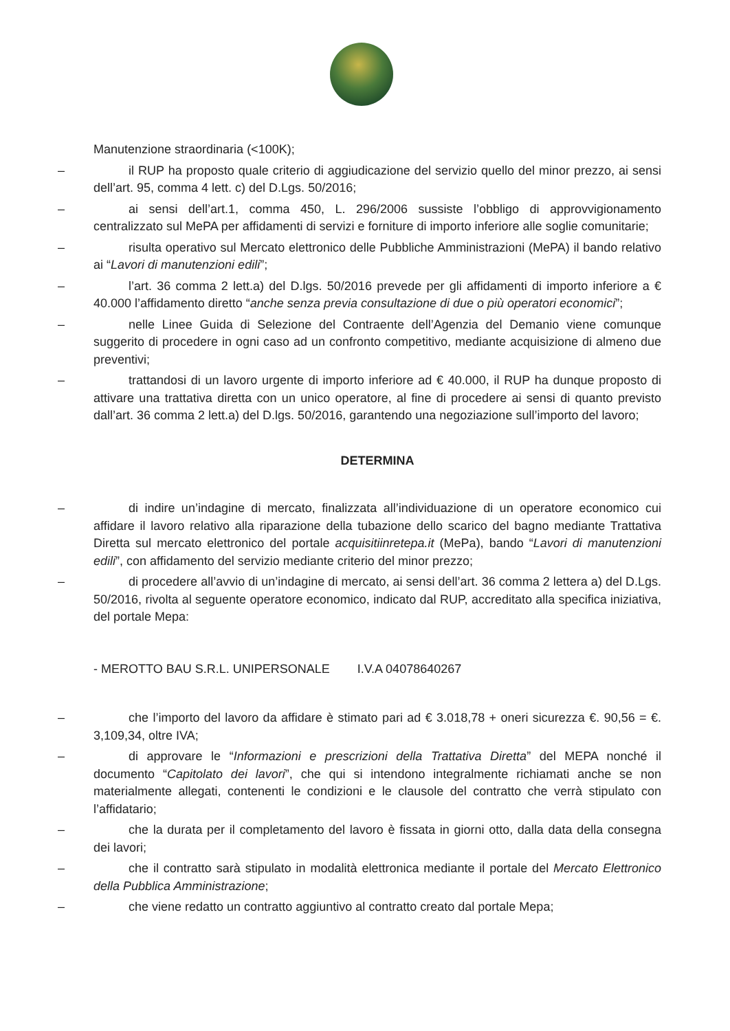Manutenzione straordinaria (<100K);
– il RUP ha proposto quale criterio di aggiudicazione del servizio quello del minor prezzo, ai sensi dell’art. 95, comma 4 lett. c) del D.Lgs. 50/2016;
– ai sensi dell’art.1, comma 450, L. 296/2006 sussiste l’obbligo di approvvigionamento centralizzato sul MePA per affidamenti di servizi e forniture di importo inferiore alle soglie comunitarie;
– risulta operativo sul Mercato elettronico delle Pubbliche Amministrazioni (MePA) il bando relativo ai “Lavori di manutenzioni edili”;
– l’art. 36 comma 2 lett.a) del D.lgs. 50/2016 prevede per gli affidamenti di importo inferiore a € 40.000 l’affidamento diretto “anche senza previa consultazione di due o più operatori economici”;
– nelle Linee Guida di Selezione del Contraente dell’Agenzia del Demanio viene comunque suggerito di procedere in ogni caso ad un confronto competitivo, mediante acquisizione di almeno due preventivi;
– trattandosi di un lavoro urgente di importo inferiore ad € 40.000, il RUP ha dunque proposto di attivare una trattativa diretta con un unico operatore, al fine di procedere ai sensi di quanto previsto dall’art. 36 comma 2 lett.a) del D.lgs. 50/2016, garantendo una negoziazione sull’importo del lavoro;
DETERMINA
– di indire un’indagine di mercato, finalizzata all’individuazione di un operatore economico cui affidare il lavoro relativo alla riparazione della tubazione dello scarico del bagno mediante Trattativa Diretta sul mercato elettronico del portale acquisitiinretepa.it (MePa), bando “Lavori di manutenzioni edili”, con affidamento del servizio mediante criterio del minor prezzo;
– di procedere all’avvio di un’indagine di mercato, ai sensi dell’art. 36 comma 2 lettera a) del D.Lgs. 50/2016, rivolta al seguente operatore economico, indicato dal RUP, accreditato alla specifica iniziativa, del portale Mepa:
- MEROTTO BAU S.R.L. UNIPERSONALE I.V.A 04078640267
– che l’importo del lavoro da affidare è stimato pari ad € 3.018,78 + oneri sicurezza €. 90,56 = €. 3,109,34, oltre IVA;
– di approvare le “Informazioni e prescrizioni della Trattativa Diretta” del MEPA nonché il documento “Capitolato dei lavori”, che qui si intendono integralmente richiamati anche se non materialmente allegati, contenenti le condizioni e le clausole del contratto che verrà stipulato con l’affidatario;
– che la durata per il completamento del lavoro è fissata in giorni otto, dalla data della consegna dei lavori;
– che il contratto sarà stipulato in modalità elettronica mediante il portale del Mercato Elettronico della Pubblica Amministrazione;
– che viene redatto un contratto aggiuntivo al contratto creato dal portale Mepa;